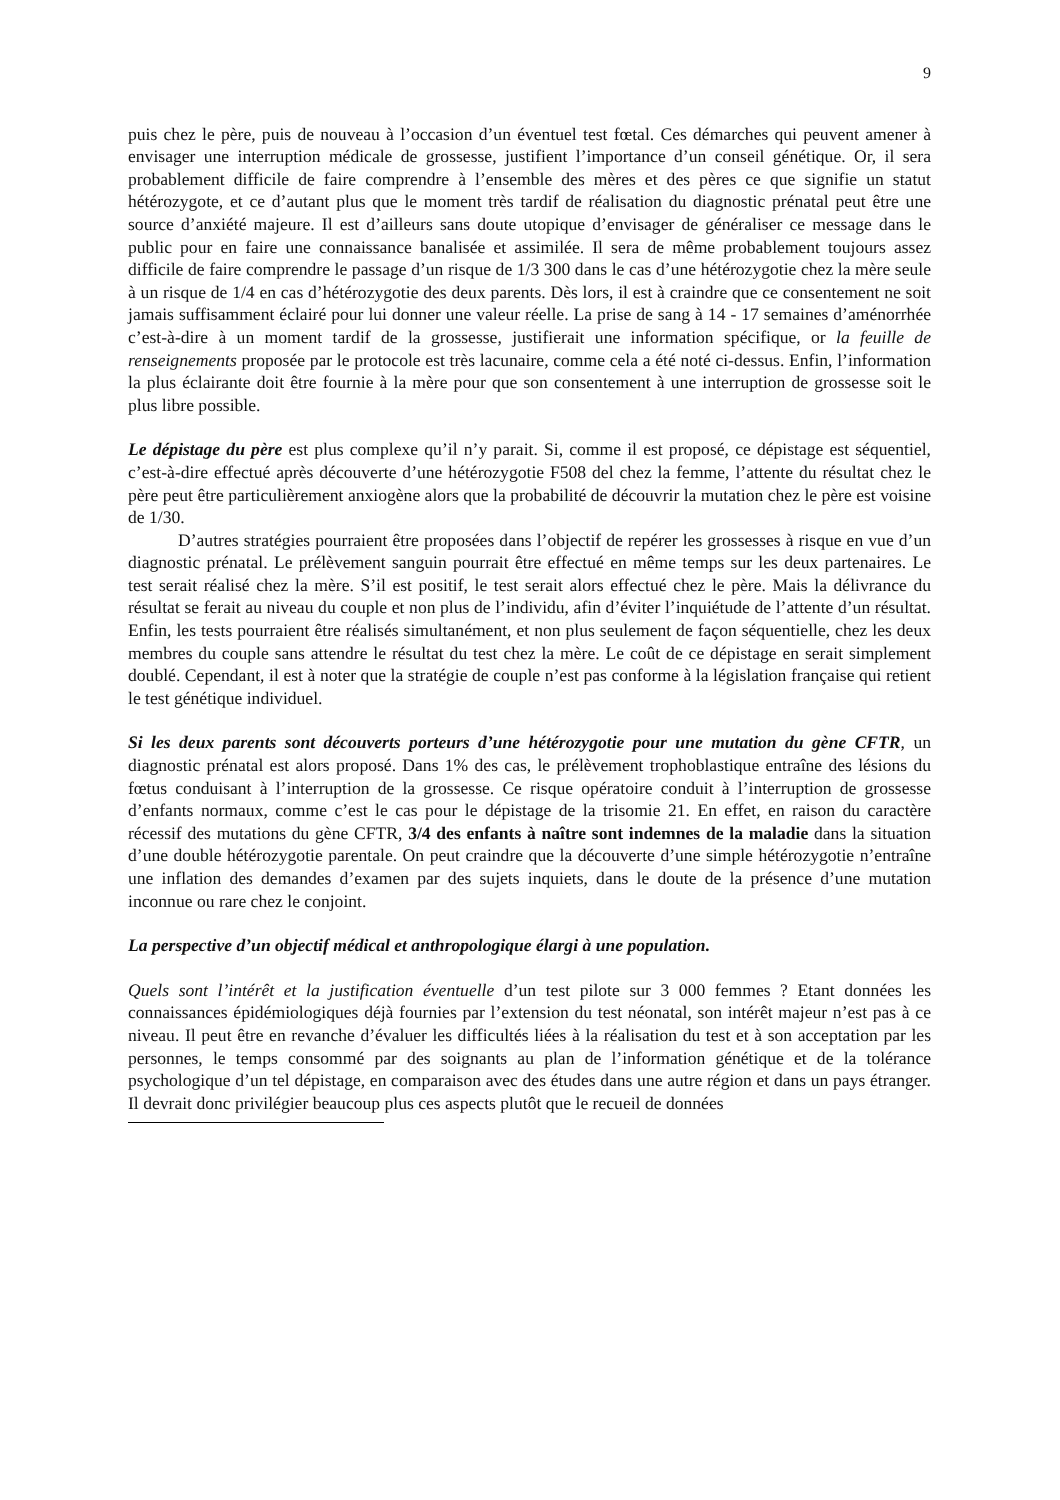9
puis chez le père, puis de nouveau à l’occasion d’un éventuel test fœtal. Ces démarches qui peuvent amener à envisager une interruption médicale de grossesse, justifient l’importance d’un conseil génétique. Or, il sera probablement difficile de faire comprendre à l’ensemble des mères et des pères ce que signifie un statut hétérozygote, et ce d’autant plus que le moment très tardif de réalisation du diagnostic prénatal peut être une source d’anxiété majeure. Il est d’ailleurs sans doute utopique d’envisager de généraliser ce message dans le public pour en faire une connaissance banalisée et assimilée. Il sera de même probablement toujours assez difficile de faire comprendre le passage d’un risque de 1/3 300 dans le cas d’une hétérozygotie chez la mère seule à un risque de 1/4 en cas d’hétérozygotie des deux parents. Dès lors, il est à craindre que ce consentement ne soit jamais suffisamment éclairé pour lui donner une valeur réelle. La prise de sang à 14 - 17 semaines d’aménorrhée c’est-à-dire à un moment tardif de la grossesse, justifierait une information spécifique, or la feuille de renseignements proposée par le protocole est très lacunaire, comme cela a été noté ci-dessus. Enfin, l’information la plus éclairante doit être fournie à la mère pour que son consentement à une interruption de grossesse soit le plus libre possible.
Le dépistage du père est plus complexe qu’il n’y parait. Si, comme il est proposé, ce dépistage est séquentiel, c’est-à-dire effectué après découverte d’une hétérozygotie F508 del chez la femme, l’attente du résultat chez le père peut être particulièrement anxiogène alors que la probabilité de découvrir la mutation chez le père est voisine de 1/30.
D’autres stratégies pourraient être proposées dans l’objectif de repérer les grossesses à risque en vue d’un diagnostic prénatal. Le prélèvement sanguin pourrait être effectué en même temps sur les deux partenaires. Le test serait réalisé chez la mère. S’il est positif, le test serait alors effectué chez le père. Mais la délivrance du résultat se ferait au niveau du couple et non plus de l’individu, afin d’éviter l’inquiétude de l’attente d’un résultat. Enfin, les tests pourraient être réalisés simultanément, et non plus seulement de façon séquentielle, chez les deux membres du couple sans attendre le résultat du test chez la mère. Le coût de ce dépistage en serait simplement doublé. Cependant, il est à noter que la stratégie de couple n’est pas conforme à la législation française qui retient le test génétique individuel.
Si les deux parents sont découverts porteurs d’une hétérozygotie pour une mutation du gène CFTR, un diagnostic prénatal est alors proposé. Dans 1% des cas, le prélèvement trophoblastique entraîne des lésions du fœtus conduisant à l’interruption de la grossesse. Ce risque opératoire conduit à l’interruption de grossesse d’enfants normaux, comme c’est le cas pour le dépistage de la trisomie 21. En effet, en raison du caractère récessif des mutations du gène CFTR, 3/4 des enfants à naître sont indemnes de la maladie dans la situation d’une double hétérozygotie parentale. On peut craindre que la découverte d’une simple hétérozygotie n’entraîne une inflation des demandes d’examen par des sujets inquiets, dans le doute de la présence d’une mutation inconnue ou rare chez le conjoint.
La perspective d’un objectif médical et anthropologique élargi à une population.
Quels sont l’intérêt et la justification éventuelle d’un test pilote sur 3 000 femmes ? Etant données les connaissances épidémiologiques déjà fournies par l’extension du test néonatal, son intérêt majeur n’est pas à ce niveau. Il peut être en revanche d’évaluer les difficultés liées à la réalisation du test et à son acceptation par les personnes, le temps consommé par des soignants au plan de l’information génétique et de la tolérance psychologique d’un tel dépistage, en comparaison avec des études dans une autre région et dans un pays étranger. Il devrait donc privilégier beaucoup plus ces aspects plutôt que le recueil de données